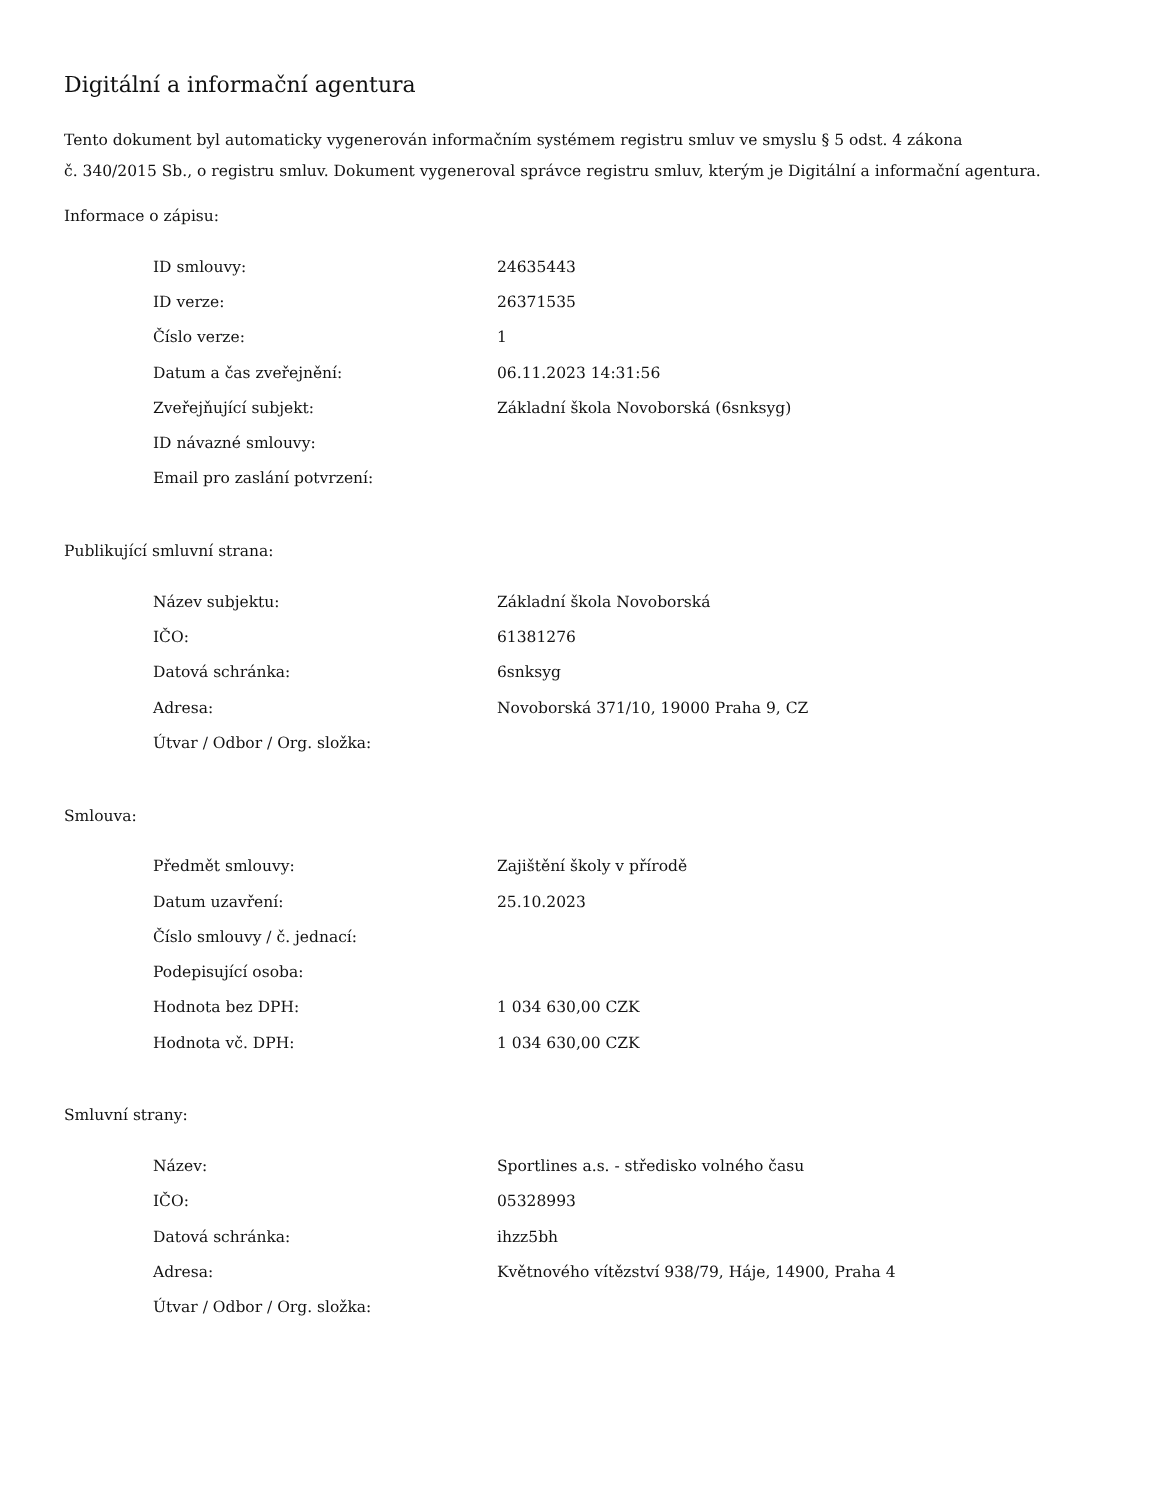Digitální a informační agentura
Tento dokument byl automaticky vygenerován informačním systémem registru smluv ve smyslu § 5 odst. 4 zákona
č. 340/2015 Sb., o registru smluv. Dokument vygeneroval správce registru smluv, kterým je Digitální a informační agentura.
Informace o zápisu:
| ID smlouvy: | 24635443 |
| ID verze: | 26371535 |
| Číslo verze: | 1 |
| Datum a čas zveřejnění: | 06.11.2023 14:31:56 |
| Zveřejňující subjekt: | Základní škola Novoborská (6snksyg) |
| ID návazné smlouvy: | |
| Email pro zaslání potvrzení: | |
Publikující smluvní strana:
| Název subjektu: | Základní škola Novoborská |
| IČO: | 61381276 |
| Datová schránka: | 6snksyg |
| Adresa: | Novoborská 371/10, 19000 Praha 9, CZ |
| Útvar / Odbor / Org. složka: | |
Smlouva:
| Předmět smlouvy: | Zajištění školy v přírodě |
| Datum uzavření: | 25.10.2023 |
| Číslo smlouvy / č. jednací: | |
| Podepisující osoba: | |
| Hodnota bez DPH: | 1 034 630,00 CZK |
| Hodnota vč. DPH: | 1 034 630,00 CZK |
Smluvní strany:
| Název: | Sportlines a.s. - středisko volného času |
| IČO: | 05328993 |
| Datová schránka: | ihzz5bh |
| Adresa: | Květnového vítězství 938/79, Háje, 14900, Praha 4 |
| Útvar / Odbor / Org. složka: | |